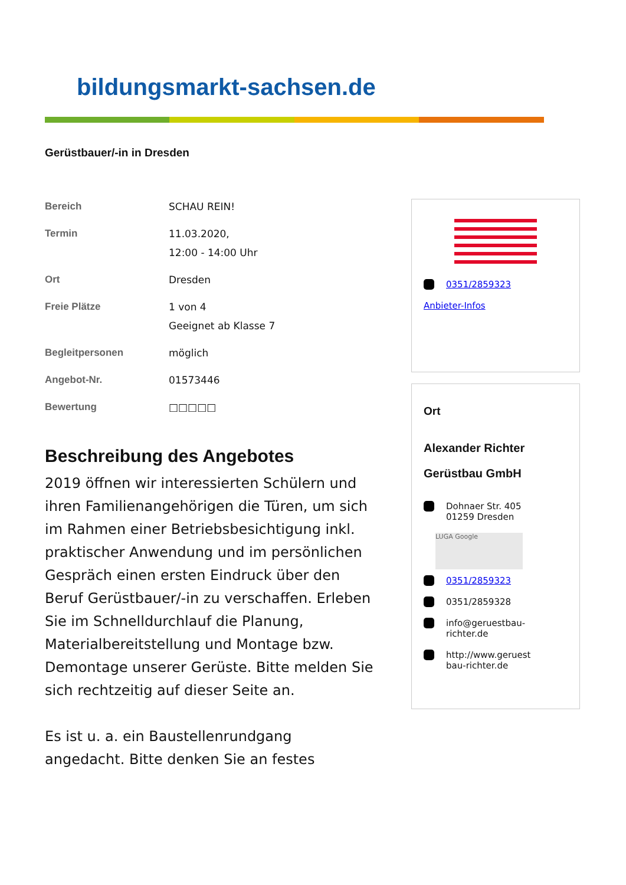bildungsmarkt-sachsen.de
Gerüstbauer/-in in Dresden
| Bereich | SCHAU REIN! |
| Termin | 11.03.2020, 12:00 - 14:00 Uhr |
| Ort | Dresden |
| Freie Plätze | 1 von 4 Geeignet ab Klasse 7 |
| Begleitpersonen | möglich |
| Angebot-Nr. | 01573446 |
| Bewertung | □□□□□ |
Beschreibung des Angebotes
2019 öffnen wir interessierten Schülern und ihren Familienangehörigen die Türen, um sich im Rahmen einer Betriebsbesichtigung inkl. praktischer Anwendung und im persönlichen Gespräch einen ersten Eindruck über den Beruf Gerüstbauer/-in zu verschaffen. Erleben Sie im Schnelldurchlauf die Planung, Materialbereitstellung und Montage bzw. Demontage unserer Gerüste. Bitte melden Sie sich rechtzeitig auf dieser Seite an.
Es ist u. a. ein Baustellenrundgang angedacht. Bitte denken Sie an festes
0351/2859323
Anbieter-Infos
Ort
Alexander Richter
Gerüstbau GmbH
Dohnaer Str. 405
01259 Dresden
LUGA Google
0351/2859323
0351/2859328
info@geruestbau-
richter.de
http://www.geruest
bau-richter.de